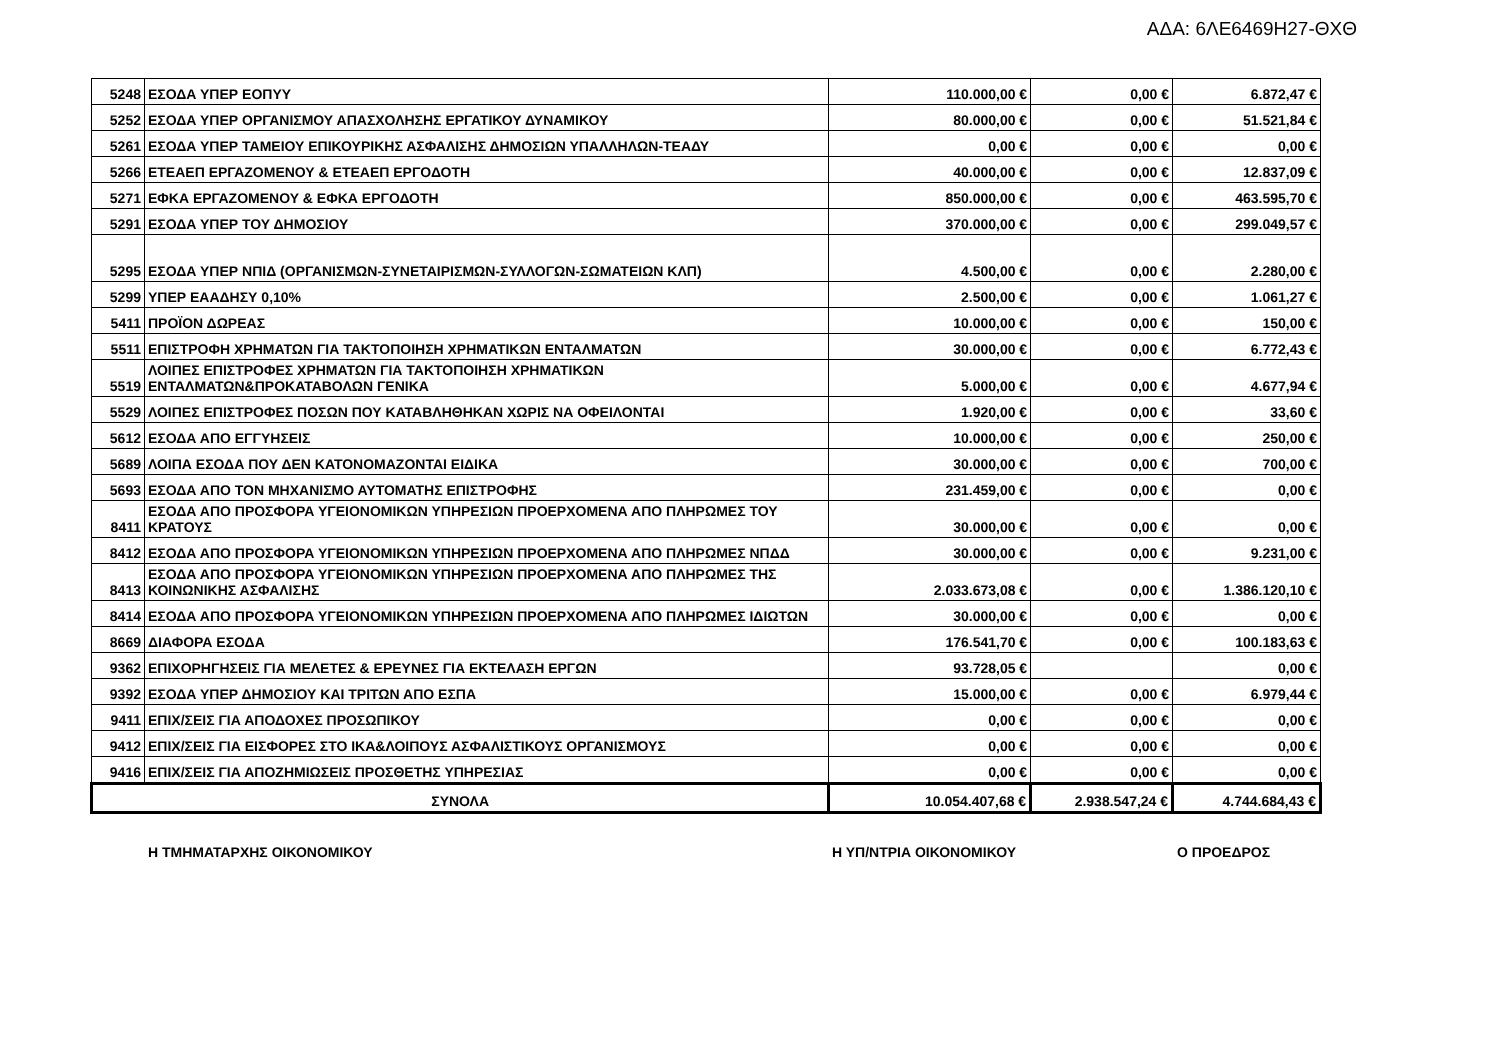ΑΔΑ: 6ΛΕ6469Η27-ΘΧΘ
| 5248 | ΕΣΟΔΑ ΥΠΕΡ ΕΟΠΥΥ | 110.000,00 € | 0,00 € | 6.872,47 € |
| 5252 | ΕΣΟΔΑ ΥΠΕΡ ΟΡΓΑΝΙΣΜΟΥ ΑΠΑΣΧΟΛΗΣΗΣ ΕΡΓΑΤΙΚΟΥ ΔΥΝΑΜΙΚΟΥ | 80.000,00 € | 0,00 € | 51.521,84 € |
| 5261 | ΕΣΟΔΑ ΥΠΕΡ ΤΑΜΕΙΟΥ ΕΠΙΚΟΥΡΙΚΗΣ ΑΣΦΑΛΙΣΗΣ ΔΗΜΟΣΙΩΝ ΥΠΑΛΛΗΛΩΝ-ΤΕΑΔΥ | 0,00 € | 0,00 € | 0,00 € |
| 5266 | ΕΤΕΑΕΠ ΕΡΓΑΖΟΜΕΝΟΥ & ΕΤΕΑΕΠ ΕΡΓΟΔΟΤΗ | 40.000,00 € | 0,00 € | 12.837,09 € |
| 5271 | ΕΦΚΑ ΕΡΓΑΖΟΜΕΝΟΥ & ΕΦΚΑ ΕΡΓΟΔΟΤΗ | 850.000,00 € | 0,00 € | 463.595,70 € |
| 5291 | ΕΣΟΔΑ ΥΠΕΡ ΤΟΥ ΔΗΜΟΣΙΟΥ | 370.000,00 € | 0,00 € | 299.049,57 € |
| 5295 | ΕΣΟΔΑ ΥΠΕΡ ΝΠΙΔ (ΟΡΓΑΝΙΣΜΩΝ-ΣΥΝΕΤΑΙΡΙΣΜΩΝ-ΣΥΛΛΟΓΩΝ-ΣΩΜΑΤΕΙΩΝ ΚΛΠ) | 4.500,00 € | 0,00 € | 2.280,00 € |
| 5299 | ΥΠΕΡ ΕΑΑΔΗΣΥ 0,10% | 2.500,00 € | 0,00 € | 1.061,27 € |
| 5411 | ΠΡΟΪΟΝ ΔΩΡΕΑΣ | 10.000,00 € | 0,00 € | 150,00 € |
| 5511 | ΕΠΙΣΤΡΟΦΗ ΧΡΗΜΑΤΩΝ ΓΙΑ ΤΑΚΤΟΠΟΙΗΣΗ ΧΡΗΜΑΤΙΚΩΝ ΕΝΤΑΛΜΑΤΩΝ | 30.000,00 € | 0,00 € | 6.772,43 € |
| 5519 | ΛΟΙΠΕΣ ΕΠΙΣΤΡΟΦΕΣ ΧΡΗΜΑΤΩΝ ΓΙΑ ΤΑΚΤΟΠΟΙΗΣΗ ΧΡΗΜΑΤΙΚΩΝ ΕΝΤΑΛΜΑΤΩΝ&ΠΡΟΚΑΤΑΒΟΛΩΝ ΓΕΝΙΚΑ | 5.000,00 € | 0,00 € | 4.677,94 € |
| 5529 | ΛΟΙΠΕΣ ΕΠΙΣΤΡΟΦΕΣ ΠΟΣΩΝ ΠΟΥ ΚΑΤΑΒΛΗΘΗΚΑΝ ΧΩΡΙΣ ΝΑ ΟΦΕΙΛΟΝΤΑΙ | 1.920,00 € | 0,00 € | 33,60 € |
| 5612 | ΕΣΟΔΑ ΑΠΟ ΕΓΓΥΗΣΕΙΣ | 10.000,00 € | 0,00 € | 250,00 € |
| 5689 | ΛΟΙΠΑ ΕΣΟΔΑ ΠΟΥ ΔΕΝ ΚΑΤΟΝΟΜΑΖΟΝΤΑΙ ΕΙΔΙΚΑ | 30.000,00 € | 0,00 € | 700,00 € |
| 5693 | ΕΣΟΔΑ ΑΠΟ ΤΟΝ ΜΗΧΑΝΙΣΜΟ ΑΥΤΟΜΑΤΗΣ ΕΠΙΣΤΡΟΦΗΣ | 231.459,00 € | 0,00 € | 0,00 € |
| 8411 | ΕΣΟΔΑ ΑΠΟ ΠΡΟΣΦΟΡΑ ΥΓΕΙΟΝΟΜΙΚΩΝ ΥΠΗΡΕΣΙΩΝ ΠΡΟΕΡΧΟΜΕΝΑ ΑΠΟ ΠΛΗΡΩΜΕΣ ΤΟΥ ΚΡΑΤΟΥΣ | 30.000,00 € | 0,00 € | 0,00 € |
| 8412 | ΕΣΟΔΑ ΑΠΟ ΠΡΟΣΦΟΡΑ ΥΓΕΙΟΝΟΜΙΚΩΝ ΥΠΗΡΕΣΙΩΝ ΠΡΟΕΡΧΟΜΕΝΑ ΑΠΟ ΠΛΗΡΩΜΕΣ ΝΠΔΔ | 30.000,00 € | 0,00 € | 9.231,00 € |
| 8413 | ΕΣΟΔΑ ΑΠΟ ΠΡΟΣΦΟΡΑ ΥΓΕΙΟΝΟΜΙΚΩΝ ΥΠΗΡΕΣΙΩΝ ΠΡΟΕΡΧΟΜΕΝΑ ΑΠΟ ΠΛΗΡΩΜΕΣ ΤΗΣ ΚΟΙΝΩΝΙΚΗΣ ΑΣΦΑΛΙΣΗΣ | 2.033.673,08 € | 0,00 € | 1.386.120,10 € |
| 8414 | ΕΣΟΔΑ ΑΠΟ ΠΡΟΣΦΟΡΑ ΥΓΕΙΟΝΟΜΙΚΩΝ ΥΠΗΡΕΣΙΩΝ ΠΡΟΕΡΧΟΜΕΝΑ ΑΠΟ ΠΛΗΡΩΜΕΣ ΙΔΙΩΤΩΝ | 30.000,00 € | 0,00 € | 0,00 € |
| 8669 | ΔΙΑΦΟΡΑ ΕΣΟΔΑ | 176.541,70 € | 0,00 € | 100.183,63 € |
| 9362 | ΕΠΙΧΟΡΗΓΗΣΕΙΣ ΓΙΑ ΜΕΛΕΤΕΣ & ΕΡΕΥΝΕΣ ΓΙΑ ΕΚΤΕΛΑΣΗ ΕΡΓΩΝ | 93.728,05 € | | 0,00 € |
| 9392 | ΕΣΟΔΑ ΥΠΕΡ ΔΗΜΟΣΙΟΥ ΚΑΙ ΤΡΙΤΩΝ ΑΠΟ ΕΣΠΑ | 15.000,00 € | 0,00 € | 6.979,44 € |
| 9411 | ΕΠΙΧ/ΣΕΙΣ ΓΙΑ ΑΠΟΔΟΧΕΣ ΠΡΟΣΩΠΙΚΟΥ | 0,00 € | 0,00 € | 0,00 € |
| 9412 | ΕΠΙΧ/ΣΕΙΣ ΓΙΑ ΕΙΣΦΟΡΕΣ ΣΤΟ ΙΚΑ&ΛΟΙΠΟΥΣ ΑΣΦΑΛΙΣΤΙΚΟΥΣ ΟΡΓΑΝΙΣΜΟΥΣ | 0,00 € | 0,00 € | 0,00 € |
| 9416 | ΕΠΙΧ/ΣΕΙΣ ΓΙΑ ΑΠΟΖΗΜΙΩΣΕΙΣ ΠΡΟΣΘΕΤΗΣ ΥΠΗΡΕΣΙΑΣ | 0,00 € | 0,00 € | 0,00 € |
| ΣΥΝΟΛΑ | | 10.054.407,68 € | 2.938.547,24 € | 4.744.684,43 € |
Η ΤΜΗΜΑΤΑΡΧΗΣ ΟΙΚΟΝΟΜΙΚΟΥ Η ΥΠ/ΝΤΡΙΑ ΟΙΚΟΝΟΜΙΚΟΥ Ο ΠΡΟΕΔΡΟΣ